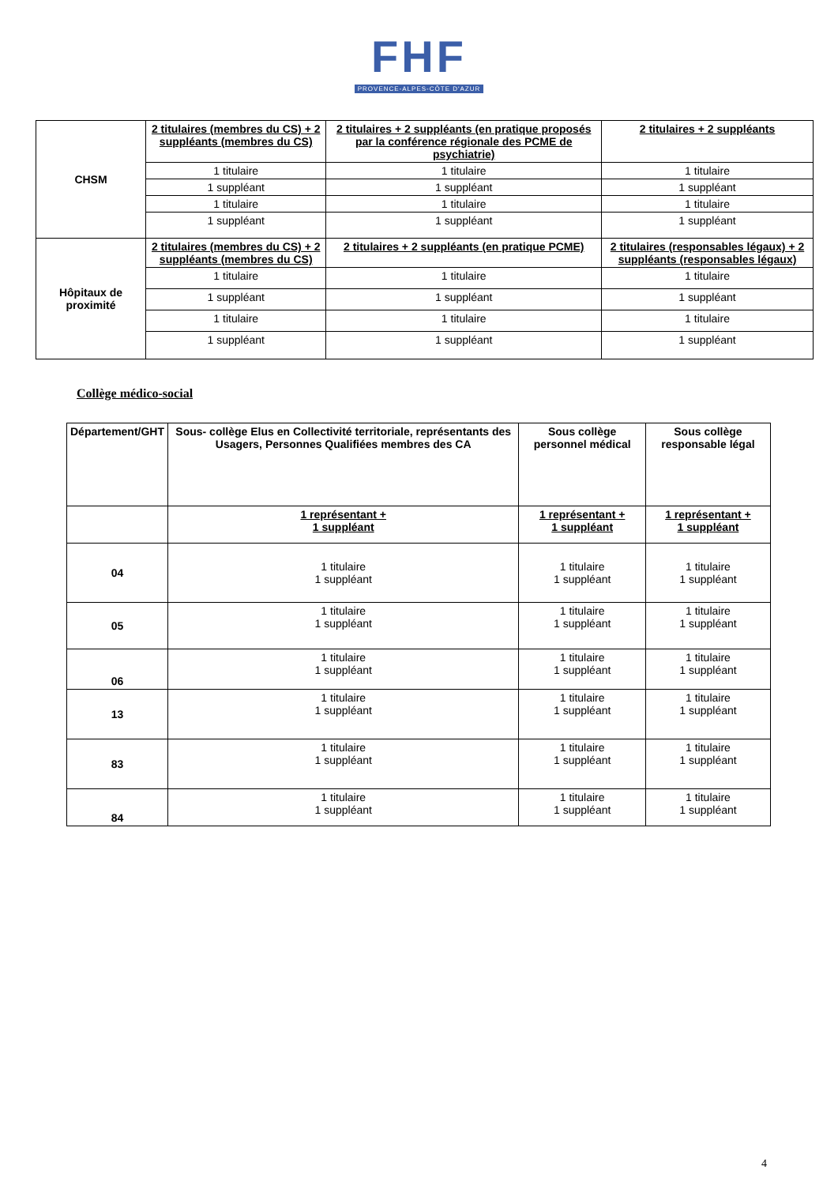FHF
PROVENCE-ALPES-CÔTE D'AZUR
| CHSM | 2 titulaires (membres du CS) + 2 suppléants (membres du CS) | 2 titulaires + 2 suppléants (en pratique proposés par la conférence régionale des PCME de psychiatrie) | 2 titulaires + 2 suppléants |
| | 1 titulaire | 1 titulaire | 1 titulaire |
| | 1 suppléant | 1 suppléant | 1 suppléant |
| | 1 titulaire | 1 titulaire | 1 titulaire |
| | 1 suppléant | 1 suppléant | 1 suppléant |
| Hôpitaux de proximité | 2 titulaires (membres du CS) + 2 suppléants (membres du CS) | 2 titulaires + 2 suppléants (en pratique PCME) | 2 titulaires (responsables légaux) + 2 suppléants (responsables légaux) |
| | 1 titulaire | 1 titulaire | 1 titulaire |
| | 1 suppléant | 1 suppléant | 1 suppléant |
| | 1 titulaire | 1 titulaire | 1 titulaire |
| | 1 suppléant | 1 suppléant | 1 suppléant |
Collège médico-social
| Département/GHT | Sous- collège Elus en Collectivité territoriale, représentants des Usagers, Personnes Qualifiées membres des CA | Sous collège personnel médical | Sous collège responsable légal |
| --- | --- | --- | --- |
| | 1 représentant + 1 suppléant | 1 représentant + 1 suppléant | 1 représentant + 1 suppléant |
| 04 | 1 titulaire 1 suppléant | 1 titulaire 1 suppléant | 1 titulaire 1 suppléant |
| 05 | 1 titulaire 1 suppléant | 1 titulaire 1 suppléant | 1 titulaire 1 suppléant |
| 06 | 1 titulaire 1 suppléant | 1 titulaire 1 suppléant | 1 titulaire 1 suppléant |
| 13 | 1 titulaire 1 suppléant | 1 titulaire 1 suppléant | 1 titulaire 1 suppléant |
| 83 | 1 titulaire 1 suppléant | 1 titulaire 1 suppléant | 1 titulaire 1 suppléant |
| 84 | 1 titulaire 1 suppléant | 1 titulaire 1 suppléant | 1 titulaire 1 suppléant |
4